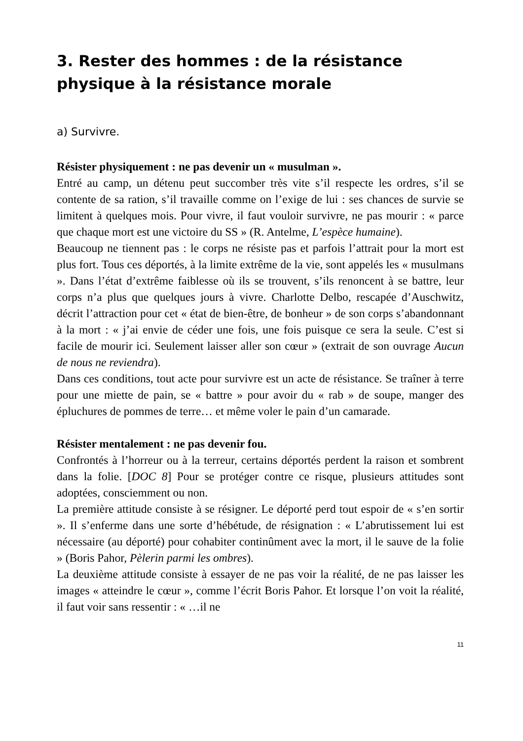3. Rester des hommes : de la résistance physique à la résistance morale
a) Survivre.
Résister physiquement : ne pas devenir un « musulman ».
Entré au camp, un détenu peut succomber très vite s’il respecte les ordres, s’il se contente de sa ration, s’il travaille comme on l’exige de lui : ses chances de survie se limitent à quelques mois. Pour vivre, il faut vouloir survivre, ne pas mourir : « parce que chaque mort est une victoire du SS » (R. Antelme, L’espèce humaine).
Beaucoup ne tiennent pas : le corps ne résiste pas et parfois l’attrait pour la mort est plus fort. Tous ces déportés, à la limite extrême de la vie, sont appelés les « musulmans ». Dans l’état d’extrême faiblesse où ils se trouvent, s’ils renoncent à se battre, leur corps n’a plus que quelques jours à vivre. Charlotte Delbo, rescapée d’Auschwitz, décrit l’attraction pour cet « état de bien-être, de bonheur » de son corps s’abandonnant à la mort : « j’ai envie de céder une fois, une fois puisque ce sera la seule. C’est si facile de mourir ici. Seulement laisser aller son cœur » (extrait de son ouvrage Aucun de nous ne reviendra).
Dans ces conditions, tout acte pour survivre est un acte de résistance. Se traîner à terre pour une miette de pain, se « battre » pour avoir du « rab » de soupe, manger des épluchures de pommes de terre… et même voler le pain d’un camarade.
Résister mentalement : ne pas devenir fou.
Confrontés à l’horreur ou à la terreur, certains déportés perdent la raison et sombrent dans la folie. [DOC 8] Pour se protéger contre ce risque, plusieurs attitudes sont adoptées, consciemment ou non.
La première attitude consiste à se résigner. Le déporté perd tout espoir de « s’en sortir ». Il s’enferme dans une sorte d’hébétude, de résignation : « L’abrutissement lui est nécessaire (au déporté) pour cohabiter continûment avec la mort, il le sauve de la folie » (Boris Pahor, Pèlerin parmi les ombres).
La deuxième attitude consiste à essayer de ne pas voir la réalité, de ne pas laisser les images « atteindre le cœur », comme l’écrit Boris Pahor. Et lorsque l’on voit la réalité, il faut voir sans ressentir : « …il ne
11